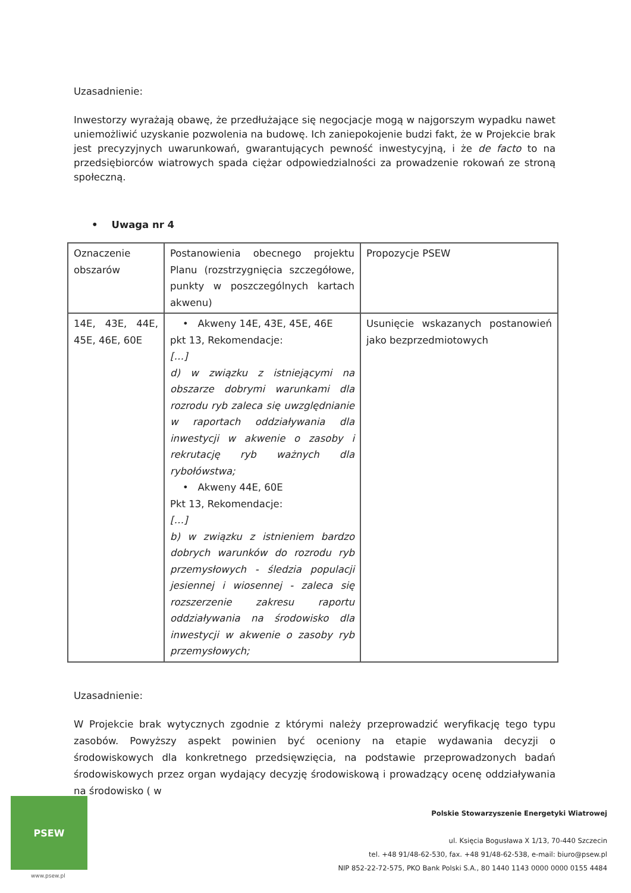Uzasadnienie:
Inwestorzy wyrażają obawę, że przedłużające się negocjacje mogą w najgorszym wypadku nawet uniemożliwić uzyskanie pozwolenia na budowę. Ich zaniepokojenie budzi fakt, że w Projekcie brak jest precyzyjnych uwarunkowań, gwarantujących pewność inwestycyjną, i że de facto to na przedsiębiorców wiatrowych spada ciężar odpowiedzialności za prowadzenie rokowań ze stroną społeczną.
• Uwaga nr 4
| Oznaczenie obszarów | Postanowienia obecnego projektu Planu (rozstrzygnięcia szczegółowe, punkty w poszczególnych kartach akwenu) | Propozycje PSEW |
| 14E, 43E, 44E, 45E, 46E, 60E | • Akweny 14E, 43E, 45E, 46E pkt 13, Rekomendacje: […] d) w związku z istniejącymi na obszarze dobrymi warunkami dla rozrodu ryb zaleca się uwzględnianie w raportach oddziaływania dla inwestycji w akwenie o zasoby i rekrutację ryb ważnych dla rybołówstwa; • Akweny 44E, 60E Pkt 13, Rekomendacje: […] b) w związku z istnieniem bardzo dobrych warunków do rozrodu ryb przemysłowych - śledzia populacji jesiennej i wiosennej - zaleca się rozszerzenie zakresu raportu oddziaływania na środowisko dla inwestycji w akwenie o zasoby ryb przemysłowych; | Usunięcie wskazanych postanowień jako bezprzedmiotowych |
Uzasadnienie:
W Projekcie brak wytycznych zgodnie z którymi należy przeprowadzić weryfikację tego typu zasobów. Powyższy aspekt powinien być oceniony na etapie wydawania decyzji o środowiskowych dla konkretnego przedsięwzięcia, na podstawie przeprowadzonych badań środowiskowych przez organ wydający decyzję środowiskową i prowadzący ocenę oddziaływania na środowisko ( w
PSEW
www.psew.pl
Polskie Stowarzyszenie Energetyki Wiatrowej
ul. Księcia Bogusława X 1/13, 70-440 Szczecin
tel. +48 91/48-62-530, fax. +48 91/48-62-538, e-mail: biuro@psew.pl
NIP 852-22-72-575, PKO Bank Polski S.A., 80 1440 1143 0000 0000 0155 4484